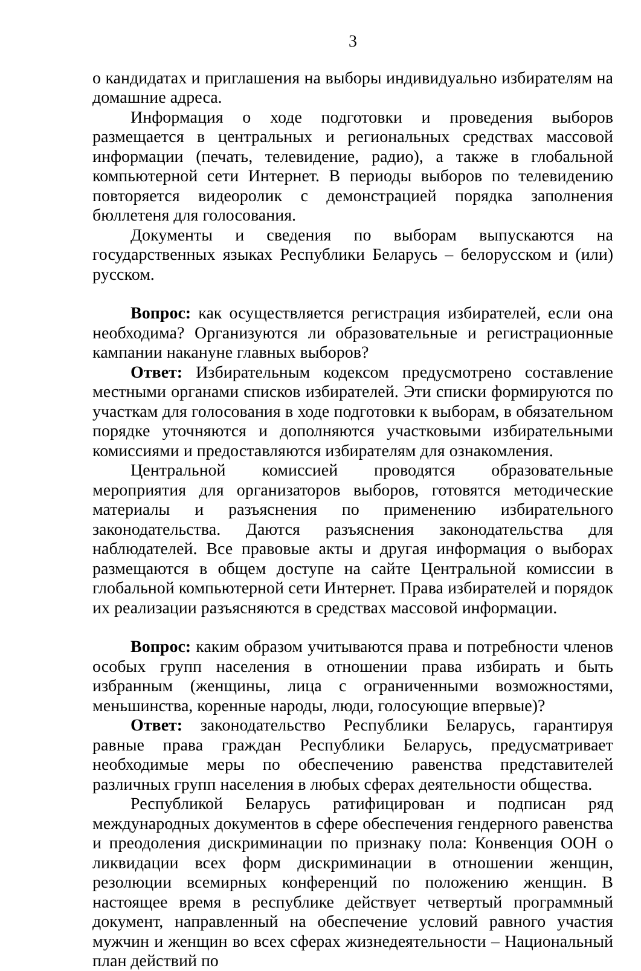3
о кандидатах и приглашения на выборы индивидуально избирателям на домашние адреса.
Информация о ходе подготовки и проведения выборов размещается в центральных и региональных средствах массовой информации (печать, телевидение, радио), а также в глобальной компьютерной сети Интернет. В периоды выборов по телевидению повторяется видеоролик с демонстрацией порядка заполнения бюллетеня для голосования.
Документы и сведения по выборам выпускаются на государственных языках Республики Беларусь – белорусском и (или) русском.
Вопрос: как осуществляется регистрация избирателей, если она необходима? Организуются ли образовательные и регистрационные кампании накануне главных выборов?
Ответ: Избирательным кодексом предусмотрено составление местными органами списков избирателей. Эти списки формируются по участкам для голосования в ходе подготовки к выборам, в обязательном порядке уточняются и дополняются участковыми избирательными комиссиями и предоставляются избирателям для ознакомления.
Центральной комиссией проводятся образовательные мероприятия для организаторов выборов, готовятся методические материалы и разъяснения по применению избирательного законодательства. Даются разъяснения законодательства для наблюдателей. Все правовые акты и другая информация о выборах размещаются в общем доступе на сайте Центральной комиссии в глобальной компьютерной сети Интернет. Права избирателей и порядок их реализации разъясняются в средствах массовой информации.
Вопрос: каким образом учитываются права и потребности членов особых групп населения в отношении права избирать и быть избранным (женщины, лица с ограниченными возможностями, меньшинства, коренные народы, люди, голосующие впервые)?
Ответ: законодательство Республики Беларусь, гарантируя равные права граждан Республики Беларусь, предусматривает необходимые меры по обеспечению равенства представителей различных групп населения в любых сферах деятельности общества.
Республикой Беларусь ратифицирован и подписан ряд международных документов в сфере обеспечения гендерного равенства и преодоления дискриминации по признаку пола: Конвенция ООН о ликвидации всех форм дискриминации в отношении женщин, резолюции всемирных конференций по положению женщин. В настоящее время в республике действует четвертый программный документ, направленный на обеспечение условий равного участия мужчин и женщин во всех сферах жизнедеятельности – Национальный план действий по